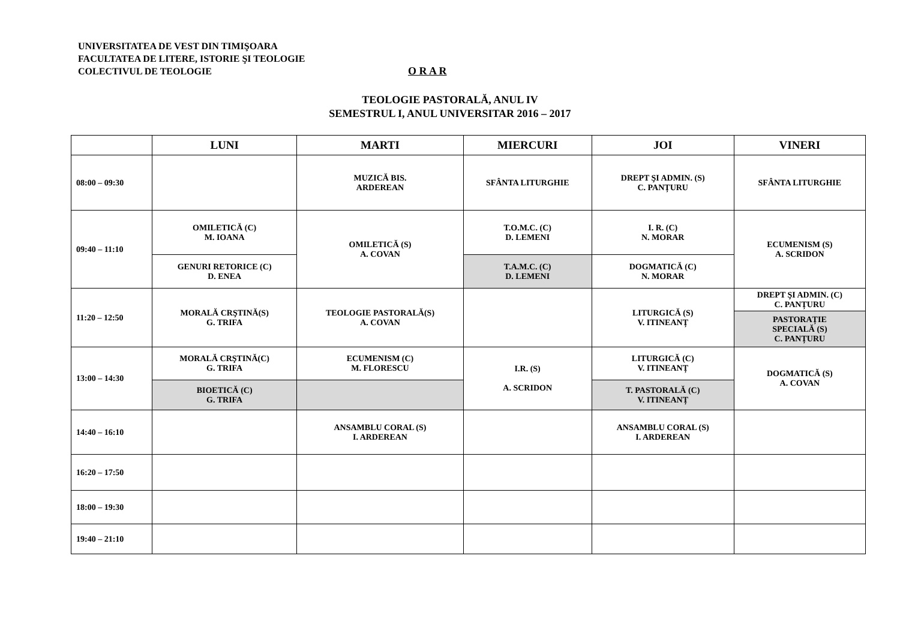UNIVERSITATEA DE VEST DIN TIMIŞOARA
FACULTATEA DE LITERE, ISTORIE ŞI TEOLOGIE
COLECTIVUL DE TEOLOGIE
O R A R
TEOLOGIE PASTORALĂ, ANUL IV
SEMESTRUL I, ANUL UNIVERSITAR 2016 – 2017
| | LUNI | MARTI | MIERCURI | JOI | VINERI |
| --- | --- | --- | --- | --- | --- |
| 08:00 – 09:30 | | MUZICĂ BIS. ARDEREAN | SFÂNTA LITURGHIE | DREPT ŞI ADMIN. (S) C. PANȚURU | SFÂNTA LITURGHIE |
| 09:40 – 11:10 | OMILETICĂ (C) M. IOANA | OMILETICĂ (S) A. COVAN | T.O.M.C. (C) D. LEMENI | I. R. (C) N. MORAR | ECUMENISM (S) A. SCRIDON |
| | GENURI RETORICE (C) D. ENEA | | T.A.M.C. (C) D. LEMENI | DOGMATICĂ (C) N. MORAR | |
| 11:20 – 12:50 | MORALĂ CRŞTINĂ(S) G. TRIFA | TEOLOGIE PASTORALĂ(S) A. COVAN | | LITURGICĂ (S) V. ITINEANȚ | DREPT ŞI ADMIN. (C) C. PANȚURU |
| | | | | | PASTORAȚIE SPECIALĂ (S) C. PANȚURU |
| 13:00 – 14:30 | MORALĂ CRŞTINĂ(C) G. TRIFA | ECUMENISM (C) M. FLORESCU | I.R. (S) A. SCRIDON | LITURGICĂ (C) V. ITINEANȚ | DOGMATICĂ (S) A. COVAN |
| | BIOETICĂ (C) G. TRIFA | | | T. PASTORALĂ (C) V. ITINEANȚ | |
| 14:40 – 16:10 | | ANSAMBLU CORAL (S) I. ARDEREAN | | ANSAMBLU CORAL (S) I. ARDEREAN | |
| 16:20 – 17:50 | | | | | |
| 18:00 – 19:30 | | | | | |
| 19:40 – 21:10 | | | | | |